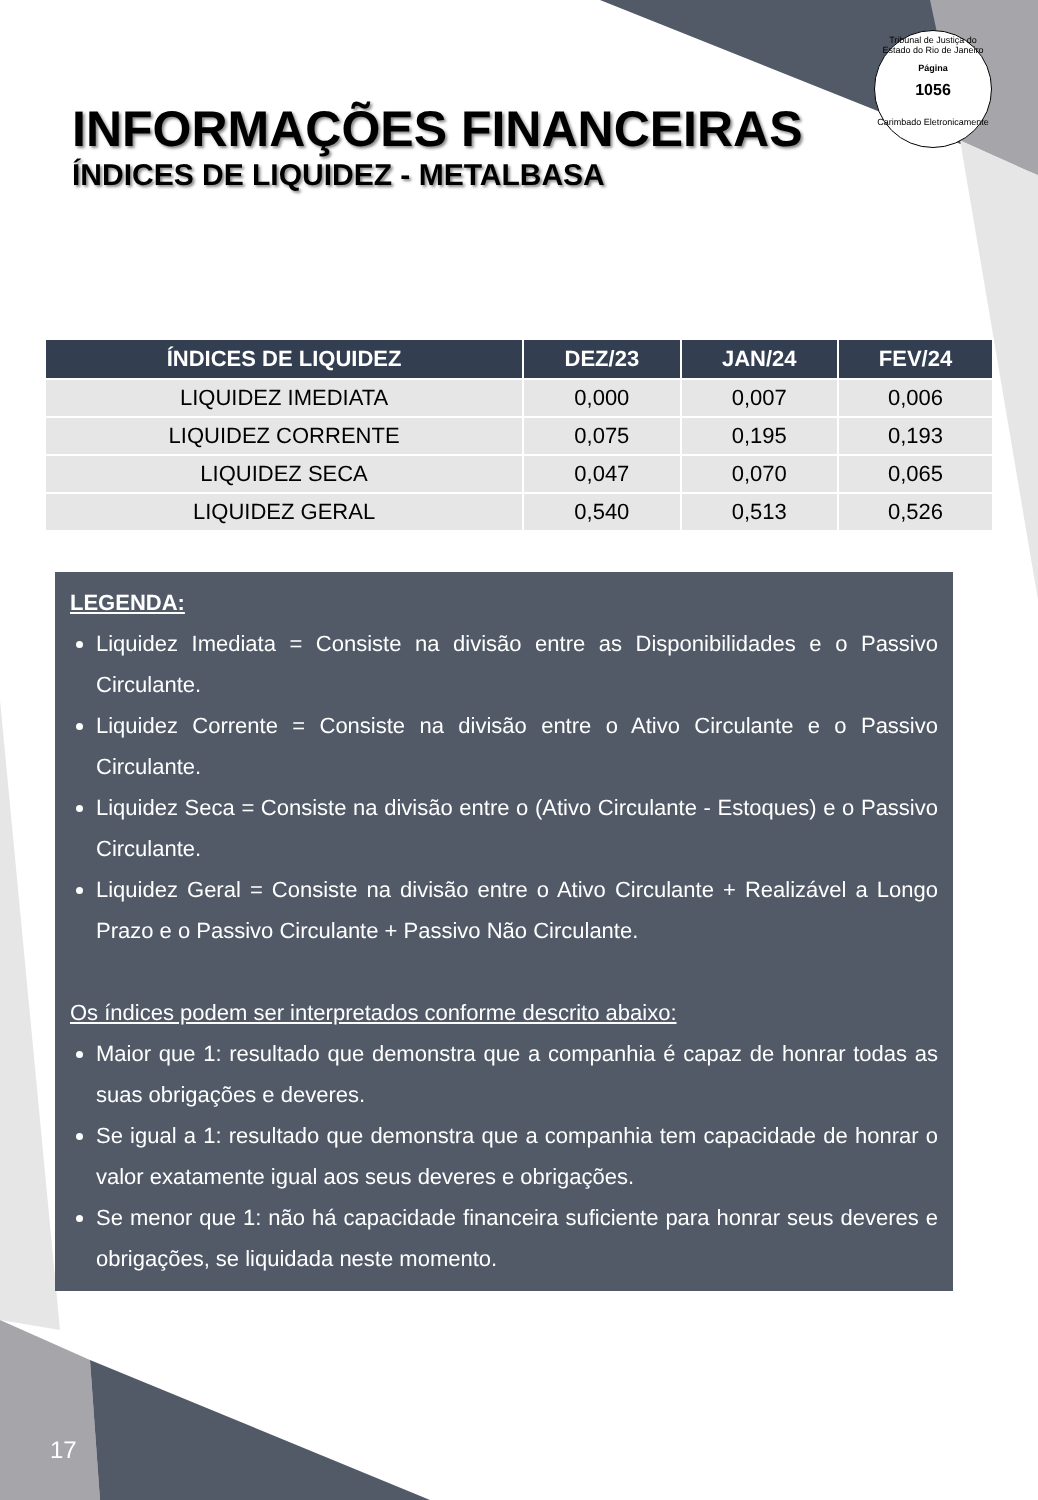Tribunal de Justiça do Estado do Rio de Janeiro
Página
1056
Carimbado Eletronicamente
INFORMAÇÕES FINANCEIRAS
ÍNDICES DE LIQUIDEZ - METALBASA
| ÍNDICES DE LIQUIDEZ | DEZ/23 | JAN/24 | FEV/24 |
| --- | --- | --- | --- |
| LIQUIDEZ IMEDIATA | 0,000 | 0,007 | 0,006 |
| LIQUIDEZ CORRENTE | 0,075 | 0,195 | 0,193 |
| LIQUIDEZ SECA | 0,047 | 0,070 | 0,065 |
| LIQUIDEZ GERAL | 0,540 | 0,513 | 0,526 |
LEGENDA:
Liquidez Imediata = Consiste na divisão entre as Disponibilidades e o Passivo Circulante.
Liquidez Corrente = Consiste na divisão entre o Ativo Circulante e o Passivo Circulante.
Liquidez Seca = Consiste na divisão entre o (Ativo Circulante - Estoques) e o Passivo Circulante.
Liquidez Geral = Consiste na divisão entre o Ativo Circulante + Realizável a Longo Prazo e o Passivo Circulante + Passivo Não Circulante.
Os índices podem ser interpretados conforme descrito abaixo:
Maior que 1: resultado que demonstra que a companhia é capaz de honrar todas as suas obrigações e deveres.
Se igual a 1: resultado que demonstra que a companhia tem capacidade de honrar o valor exatamente igual aos seus deveres e obrigações.
Se menor que 1: não há capacidade financeira suficiente para honrar seus deveres e obrigações, se liquidada neste momento.
17